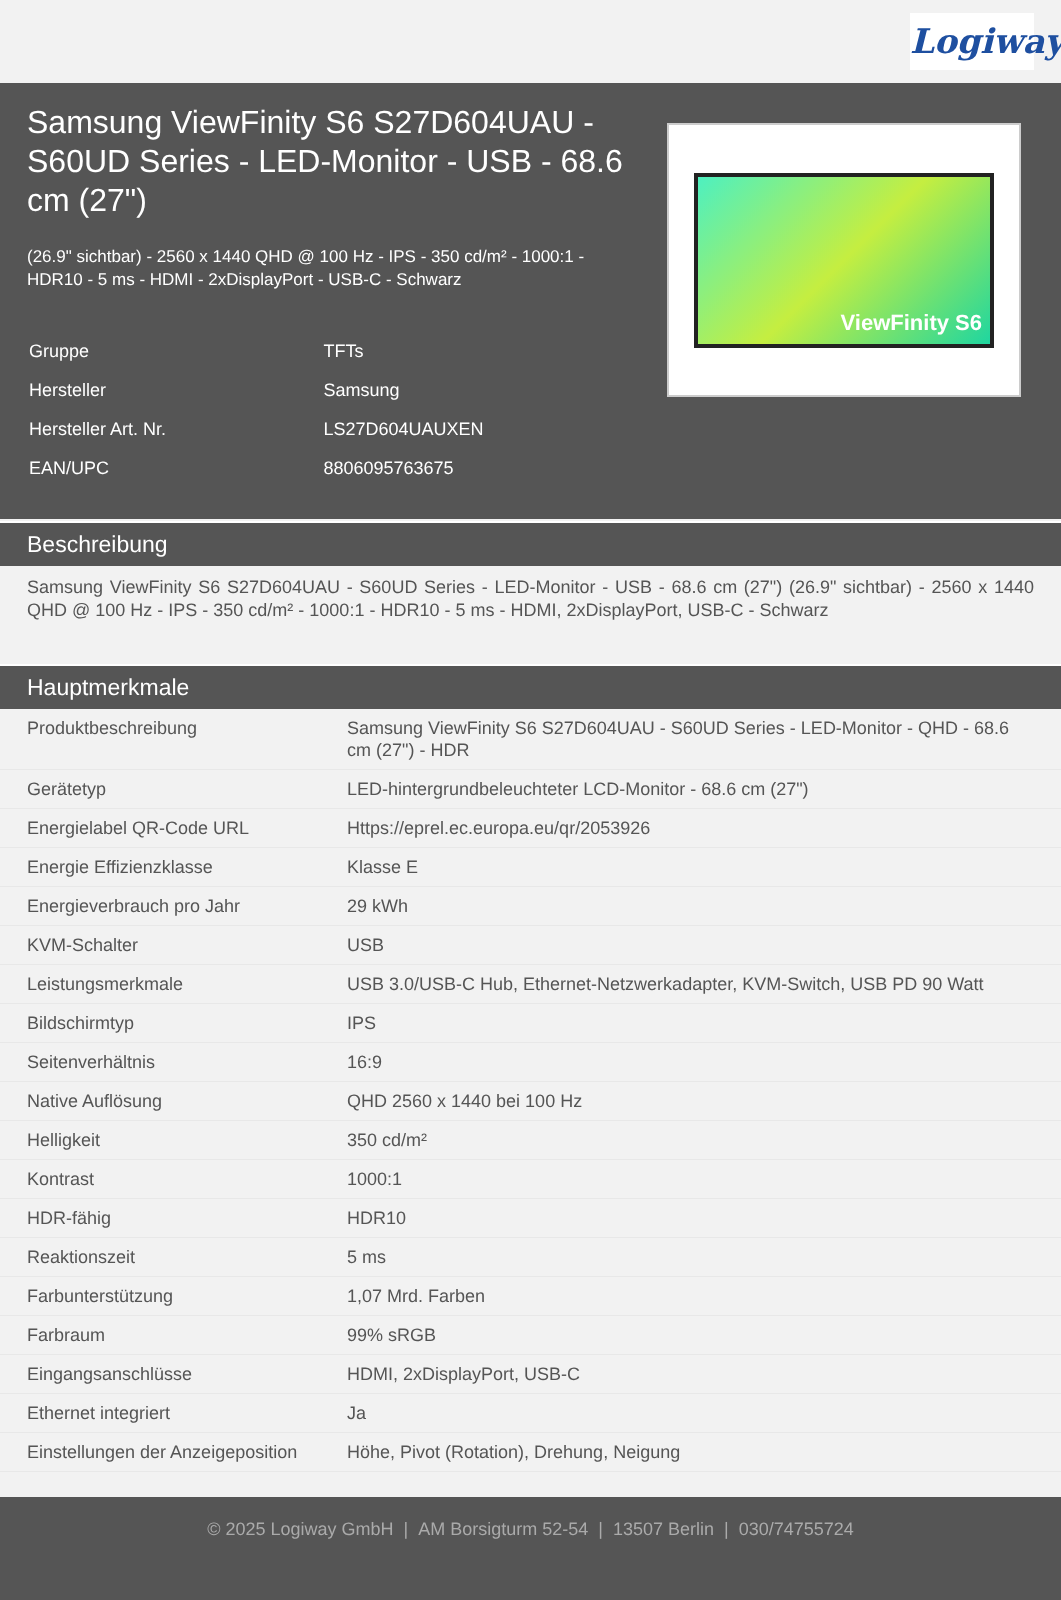Logiway
Samsung ViewFinity S6 S27D604UAU - S60UD Series - LED-Monitor - USB - 68.6 cm (27")
(26.9" sichtbar) - 2560 x 1440 QHD @ 100 Hz - IPS - 350 cd/m² - 1000:1 - HDR10 - 5 ms - HDMI - 2xDisplayPort - USB-C - Schwarz
| Gruppe | TFTs |
| Hersteller | Samsung |
| Hersteller Art. Nr. | LS27D604UAUXEN |
| EAN/UPC | 8806095763675 |
ViewFinity S6
Beschreibung
Samsung ViewFinity S6 S27D604UAU - S60UD Series - LED-Monitor - USB - 68.6 cm (27") (26.9" sichtbar) - 2560 x 1440 QHD @ 100 Hz - IPS - 350 cd/m² - 1000:1 - HDR10 - 5 ms - HDMI, 2xDisplayPort, USB-C - Schwarz
Hauptmerkmale
| Produktbeschreibung | Samsung ViewFinity S6 S27D604UAU - S60UD Series - LED-Monitor - QHD - 68.6 cm (27") - HDR |
| Gerätetyp | LED-hintergrundbeleuchteter LCD-Monitor - 68.6 cm (27") |
| Energielabel QR-Code URL | Https://eprel.ec.europa.eu/qr/2053926 |
| Energie Effizienzklasse | Klasse E |
| Energieverbrauch pro Jahr | 29 kWh |
| KVM-Schalter | USB |
| Leistungsmerkmale | USB 3.0/USB-C Hub, Ethernet-Netzwerkadapter, KVM-Switch, USB PD 90 Watt |
| Bildschirmtyp | IPS |
| Seitenverhältnis | 16:9 |
| Native Auflösung | QHD 2560 x 1440 bei 100 Hz |
| Helligkeit | 350 cd/m² |
| Kontrast | 1000:1 |
| HDR-fähig | HDR10 |
| Reaktionszeit | 5 ms |
| Farbunterstützung | 1,07 Mrd. Farben |
| Farbraum | 99% sRGB |
| Eingangsanschlüsse | HDMI, 2xDisplayPort, USB-C |
| Ethernet integriert | Ja |
| Einstellungen der Anzeigeposition | Höhe, Pivot (Rotation), Drehung, Neigung |
© 2025 Logiway GmbH | AM Borsigturm 52-54 | 13507 Berlin | 030/74755724